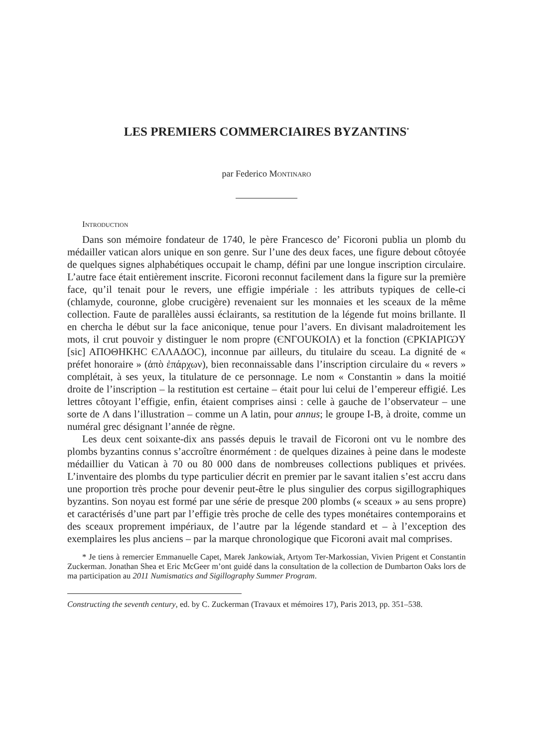LES PREMIERS COMMERCIAIRES BYZANTINS<sup>*</sup>
par Federico Montinaro
Introduction
Dans son mémoire fondateur de 1740, le père Francesco de’ Ficoroni publia un plomb du médailler vatican alors unique en son genre. Sur l’une des deux faces, une figure debout côtoyée de quelques signes alphabétiques occupait le champ, défini par une longue inscription circulaire. L’autre face était entièrement inscrite. Ficoroni reconnut facilement dans la figure sur la première face, qu’il tenait pour le revers, une effigie impériale : les attributs typiques de celle-ci (chlamyde, couronne, globe crucigère) revenaient sur les monnaies et les sceaux de la même collection. Faute de parallèles aussi éclairants, sa restitution de la légende fut moins brillante. Il en chercha le début sur la face aniconique, tenue pour l’avers. En divisant maladroitement les mots, il crut pouvoir y distinguer le nom propre (ЄΝΓΟUΚΟΙΛ) et la fonction (ЄΡΚΙΑΡΙѠΥ [sic] ΑΠΟΘΗΚΗϹ ЄΛΛΑΔΟϹ), inconnue par ailleurs, du titulaire du sceau. La dignité de « préfet honoraire » (ἀπὸ ἐπάρχων), bien reconnaissable dans l’inscription circulaire du « revers » complétait, à ses yeux, la titulature de ce personnage. Le nom « Constantin » dans la moitié droite de l’inscription – la restitution est certaine – était pour lui celui de l’empereur effigié. Les lettres côtoyant l’effigie, enfin, étaient comprises ainsi : celle à gauche de l’observateur – une sorte de Λ dans l’illustration – comme un A latin, pour annus; le groupe I-B, à droite, comme un numéral grec désignant l’année de règne.
Les deux cent soixante-dix ans passés depuis le travail de Ficoroni ont vu le nombre des plombs byzantins connus s’accroître énormément : de quelques dizaines à peine dans le modeste médaillier du Vatican à 70 ou 80 000 dans de nombreuses collections publiques et privées. L’inventaire des plombs du type particulier décrit en premier par le savant italien s’est accru dans une proportion très proche pour devenir peut-être le plus singulier des corpus sigillographiques byzantins. Son noyau est formé par une série de presque 200 plombs (« sceaux » au sens propre) et caractérisés d’une part par l’effigie très proche de celle des types monétaires contemporains et des sceaux proprement impériaux, de l’autre par la légende standard et – à l’exception des exemplaires les plus anciens – par la marque chronologique que Ficoroni avait mal comprises.
* Je tiens à remercier Emmanuelle Capet, Marek Jankowiak, Artyom Ter-Markossian, Vivien Prigent et Constantin Zuckerman. Jonathan Shea et Eric McGeer m’ont guidé dans la consultation de la collection de Dumbarton Oaks lors de ma participation au 2011 Numismatics and Sigillography Summer Program.
Constructing the seventh century, ed. by C. Zuckerman (Travaux et mémoires 17), Paris 2013, pp. 351–538.